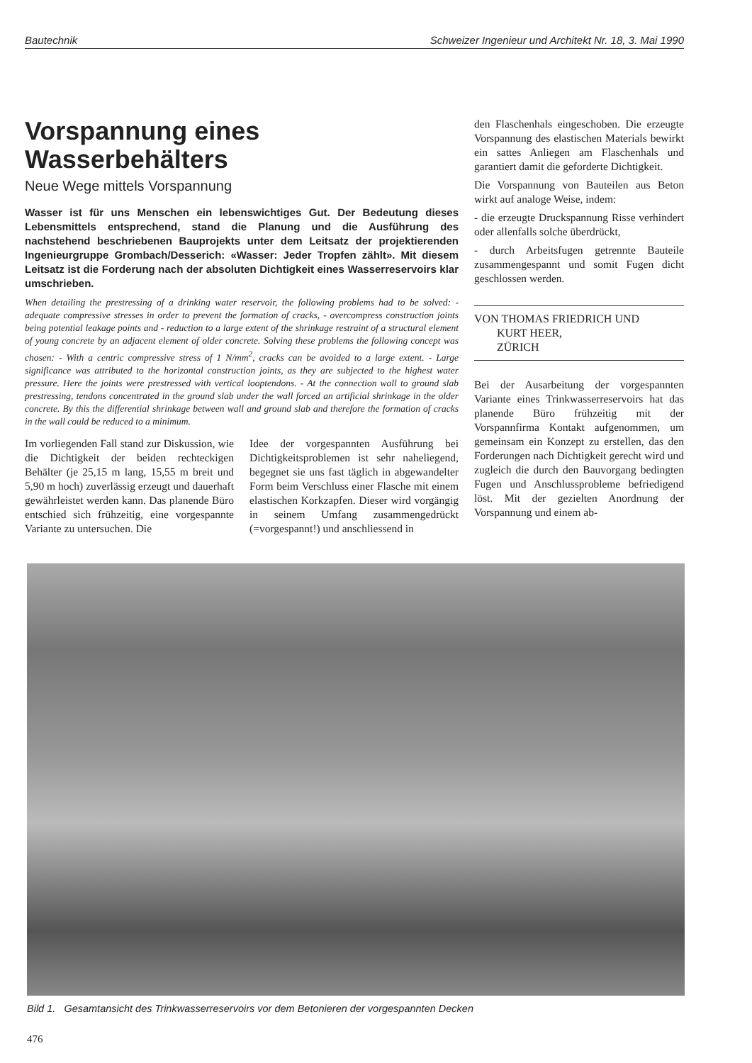Bautechnik Schweizer Ingenieur und Architekt Nr. 18, 3. Mai 1990
Vorspannung eines
Wasserbehälters
Neue Wege mittels Vorspannung
Wasser ist für uns Menschen ein lebenswichtiges Gut. Der Bedeutung dieses Lebensmittels entsprechend, stand die Planung und die Ausführung des nachstehend beschriebenen Bauprojekts unter dem Leitsatz der projektierenden Ingenieurgruppe Grombach/Desserich: «Wasser: Jeder Tropfen zählt». Mit diesem Leitsatz ist die Forderung nach der absoluten Dichtigkeit eines Wasserreservoirs klar umschrieben.
When detailing the prestressing of a drinking water reservoir, the following problems had to be solved: - adequate compressive stresses in order to prevent the formation of cracks, - overcompress construction joints being potential leakage points and - reduction to a large extent of the shrinkage restraint of a structural element of young concrete by an adjacent element of older concrete. Solving these problems the following concept was chosen: - With a centric compressive stress of 1 N/mm<sup>2</sup>, cracks can be avoided to a large extent. - Large significance was attributed to the horizontal construction joints, as they are subjected to the highest water pressure. Here the joints were prestressed with vertical looptendons. - At the connection wall to ground slab prestressing, tendons concentrated in the ground slab under the wall forced an artificial shrinkage in the older concrete. By this the differential shrinkage between wall and ground slab and therefore the formation of cracks in the wall could be reduced to a minimum.
Im vorliegenden Fall stand zur Diskussion, wie die Dichtigkeit der beiden rechteckigen Behälter (je 25,15 m lang, 15,55 m breit und 5,90 m hoch) zuverlässig erzeugt und dauerhaft gewährleistet werden kann. Das planende Büro entschied sich frühzeitig, eine vorgespannte Variante zu untersuchen. Die
Idee der vorgespannten Ausführung bei Dichtigkeitsproblemen ist sehr naheliegend, begegnet sie uns fast täglich in abgewandelter Form beim Verschluss einer Flasche mit einem elastischen Korkzapfen. Dieser wird vorgängig in seinem Umfang zusammengedrückt (=vorgespannt!) und anschliessend in
den Flaschenhals eingeschoben. Die erzeugte Vorspannung des elastischen Materials bewirkt ein sattes Anliegen am Flaschenhals und garantiert damit die geforderte Dichtigkeit.
Die Vorspannung von Bauteilen aus Beton wirkt auf analoge Weise, indem:
- die erzeugte Druckspannung Risse verhindert oder allenfalls solche überdrückt,
- durch Arbeitsfugen getrennte Bauteile zusammengespannt und somit Fugen dicht geschlossen werden.
VON THOMAS FRIEDRICH UND
KURT HEER,
ZÜRICH
Bei der Ausarbeitung der vorgespannten Variante eines Trinkwasserreservoirs hat das planende Büro frühzeitig mit der Vorspannfirma Kontakt aufgenommen, um gemeinsam ein Konzept zu erstellen, das den Forderungen nach Dichtigkeit gerecht wird und zugleich die durch den Bauvorgang bedingten Fugen und Anschlussprobleme befriedigend löst. Mit der gezielten Anordnung der Vorspannung und einem ab-
Bild 1. Gesamtansicht des Trinkwasserreservoirs vor dem Betonieren der vorgespannten Decken
476